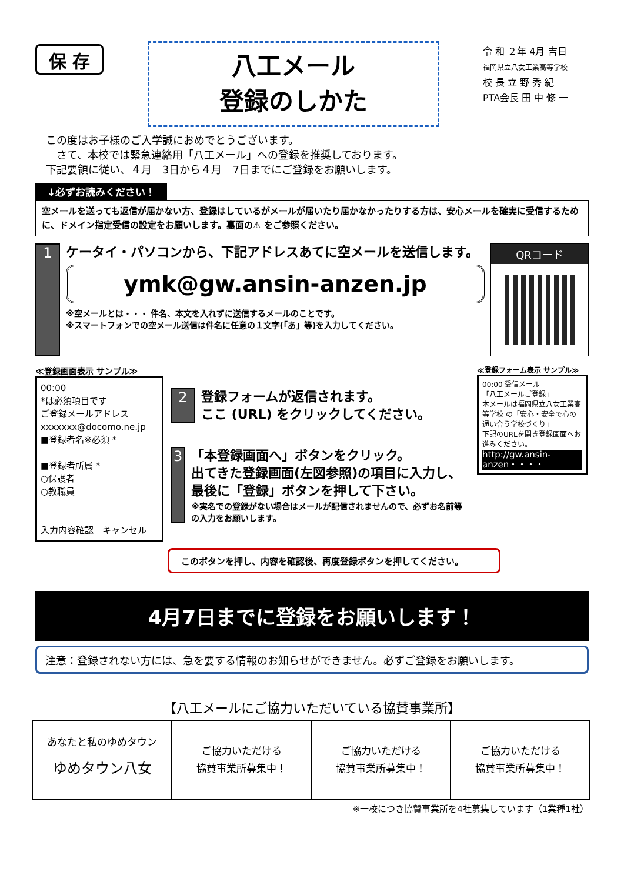保 存
八工メール
登録のしかた
令 和 ２年 4月 吉日
福岡県立八女工業高等学校
校 長 立 野 秀 紀
PTA会長 田 中 修 一
この度はお子様のご入学誠におめでとうございます。
　さて、本校では緊急連絡用「八工メール」への登録を推奨しております。
下記要領に従い、４月　3日から４月　7日までにご登録をお願いします。
↓必ずお読みください！
空メールを送っても返信が届かない方、登録はしているがメールが届いたり届かなかったりする方は、安心メールを確実に受信するために、ドメイン指定受信の設定をお願いします。裏面の⚠ をご参照ください。
1
ケータイ・パソコンから、下記アドレスあてに空メールを送信します。
ymk@gw.ansin-anzen.jp
※空メールとは・・・ 件名、本文を入れずに送信するメールのことです。
※スマートフォンでの空メール送信は件名に任意の１文字(「あ」等)を入力してください。
QRコード
≪登録画面表示 サンプル≫
00:00
*は必須項目です
ご登録メールアドレス
xxxxxxx@docomo.ne.jp
■登録者名※必須 *
■登録者所属 *
○保護者
○教職員
入力内容確認　キャンセル
2
登録フォームが返信されます。
ここ (URL) をクリックしてください。
3
「本登録画面へ」ボタンをクリック。
出てきた登録画面(左図参照)の項目に入力し、最後に「登録」ボタンを押して下さい。
※実名での登録がない場合はメールが配信されませんので、必ずお名前等の入力をお願いします。
≪登録フォーム表示 サンプル≫
00:00 受信メール
「八工メールご登録」
本メールは福岡県立八女工業高等学校 の「安心・安全で心の通い合う学校づくり」
下記のURLを開き登録画面へお進みください。
http://gw.ansin-anzen・・・・
このボタンを押し、内容を確認後、再度登録ボタンを押してください。
4月7日までに登録をお願いします！
注意：登録されない方には、急を要する情報のお知らせができません。必ずご登録をお願いします。
【八工メールにご協力いただいている協賛事業所】
| あなたと私のゆめタウン ゆめタウン八女 | ご協力いただける 協賛事業所募集中！ | ご協力いただける 協賛事業所募集中！ | ご協力いただける 協賛事業所募集中！ |
※一校につき協賛事業所を4社募集しています（1業種1社）